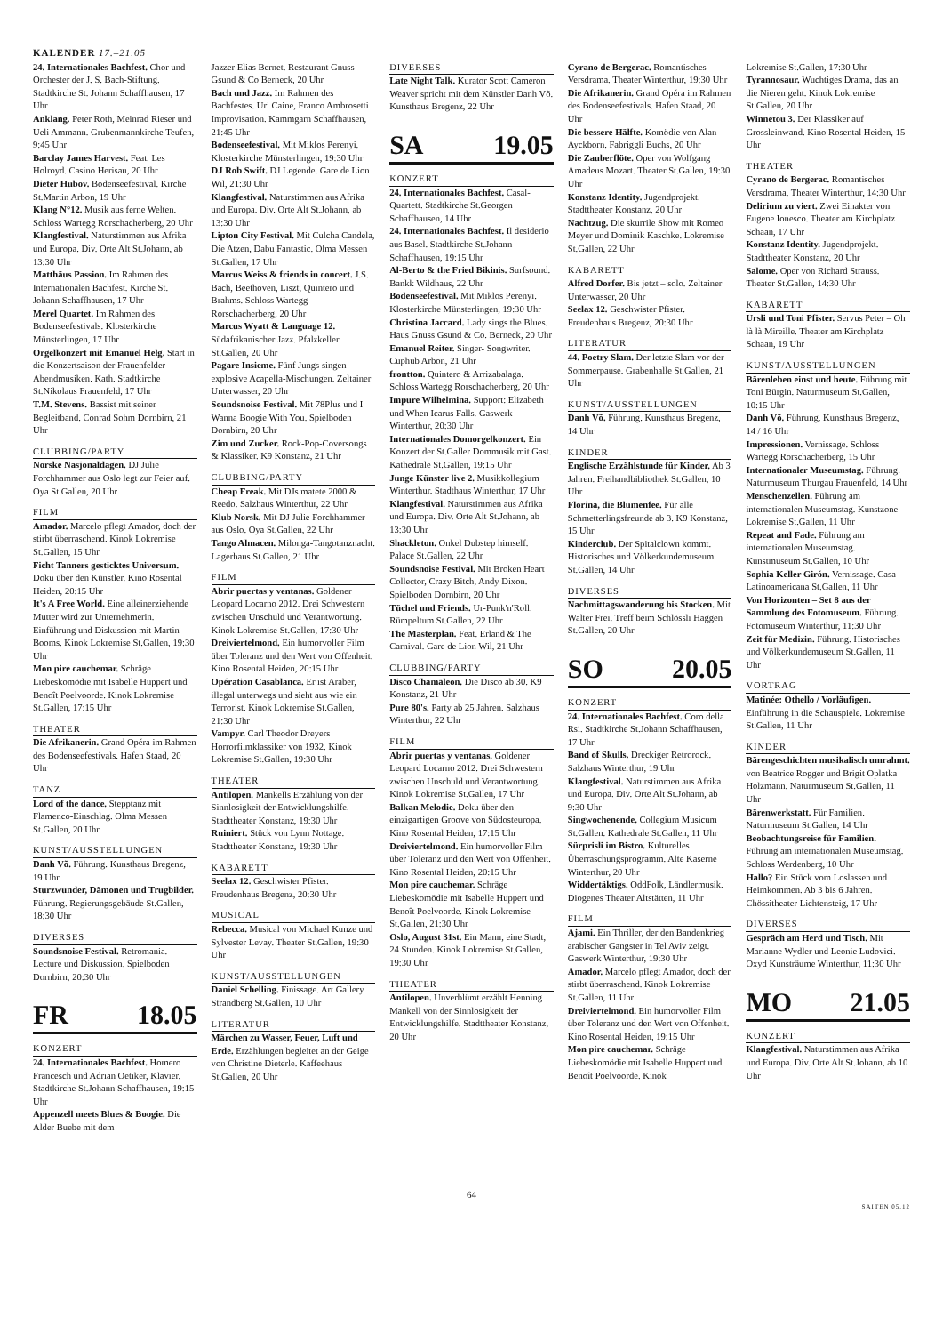KALENDER 17.–21.05
24. Internationales Bachfest. Chor und Orchester der J. S. Bach-Stiftung. Stadtkirche St. Johann Schaffhausen, 17 Uhr
Anklang. Peter Roth, Meinrad Rieser und Ueli Ammann. Grubenmannkirche Teufen, 9:45 Uhr
Barclay James Harvest. Feat. Les Holroyd. Casino Herisau, 20 Uhr
Dieter Hubov. Bodenseefestival. Kirche St.Martin Arbon, 19 Uhr
Klang N°12. Musik aus ferne Welten. Schloss Wartegg Rorschacherberg, 20 Uhr
Klangfestival. Naturstimmen aus Afrika und Europa. Div. Orte Alt St.Johann, ab 13:30 Uhr
Matthäus Passion. Im Rahmen des Internationalen Bachfest. Kirche St. Johann Schaffhausen, 17 Uhr
Merel Quartet. Im Rahmen des Bodenseefestivals. Klosterkirche Münsterlingen, 17 Uhr
Orgelkonzert mit Emanuel Helg. Start in die Konzertsaison der Frauenfelder Abendmusiken. Kath. Stadtkirche St.Nikolaus Frauenfeld, 17 Uhr
T.M. Stevens. Bassist mit seiner Begleitband. Conrad Sohm Dornbirn, 21 Uhr
CLUBBING/PARTY
Norske Nasjonaldagen. DJ Julie Forchhammer aus Oslo legt zur Feier auf. Oya St.Gallen, 20 Uhr
FILM
Amador. Marcelo pflegt Amador, doch der stirbt überraschend. Kinok Lokremise St.Gallen, 15 Uhr
Ficht Tanners gesticktes Universum. Doku über den Künstler. Kino Rosental Heiden, 20:15 Uhr
It's A Free World. Eine alleinerziehende Mutter wird zur Unternehmerin. Einführung und Diskussion mit Martin Booms. Kinok Lokremise St.Gallen, 19:30 Uhr
Mon pire cauchemar. Schräge Liebeskomödie mit Isabelle Huppert und Benoît Poelvoorde. Kinok Lokremise St.Gallen, 17:15 Uhr
THEATER
Die Afrikanerin. Grand Opéra im Rahmen des Bodenseefestivals. Hafen Staad, 20 Uhr
TANZ
Lord of the dance. Stepptanz mit Flamenco-Einschlag. Olma Messen St.Gallen, 20 Uhr
KUNST/AUSSTELLUNGEN
Danh Võ. Führung. Kunsthaus Bregenz, 19 Uhr
Sturzwunder, Dämonen und Trugbilder. Führung. Regierungsgebäude St.Gallen, 18:30 Uhr
DIVERSES
Soundsnoise Festival. Retromania. Lecture und Diskussion. Spielboden Dornbirn, 20:30 Uhr
FR 18.05
KONZERT
24. Internationales Bachfest. Homero Francesch und Adrian Oetiker, Klavier. Stadtkirche St.Johann Schaffhausen, 19:15 Uhr
Appenzell meets Blues & Boogie. Die Alder Buebe mit dem
Jazzer Elias Bernet. Restaurant Gnuss Gsund & Co Berneck, 20 Uhr
Bach und Jazz. Im Rahmen des Bachfestes. Uri Caine, Franco Ambrosetti Improvisation. Kammgarn Schaffhausen, 21:45 Uhr
Bodenseefestival. Mit Miklos Perenyi. Klosterkirche Münsterlingen, 19:30 Uhr
DJ Rob Swift. DJ Legende. Gare de Lion Wil, 21:30 Uhr
Klangfestival. Naturstimmen aus Afrika und Europa. Div. Orte Alt St.Johann, ab 13:30 Uhr
Lipton City Festival. Mit Culcha Candela, Die Atzen, Dabu Fantastic. Olma Messen St.Gallen, 17 Uhr
Marcus Weiss & friends in concert. J.S. Bach, Beethoven, Liszt, Quintero und Brahms. Schloss Wartegg Rorschacherberg, 20 Uhr
Marcus Wyatt & Language 12. Südafrikanischer Jazz. Pfalzkeller St.Gallen, 20 Uhr
Pagare Insieme. Fünf Jungs singen explosive Acapella-Mischungen. Zeltainer Unterwasser, 20 Uhr
Soundsnoise Festival. Mit 78Plus und I Wanna Boogie With You. Spielboden Dornbirn, 20 Uhr
Zim und Zucker. Rock-Pop-Coversongs & Klassiker. K9 Konstanz, 21 Uhr
CLUBBING/PARTY
Cheap Freak. Mit DJs matete 2000 & Reedo. Salzhaus Winterthur, 22 Uhr
Klub Norsk. Mit DJ Julie Forchhammer aus Oslo. Oya St.Gallen, 22 Uhr
Tango Almacen. Milonga-Tangotanznacht. Lagerhaus St.Gallen, 21 Uhr
FILM
Abrir puertas y ventanas. Goldener Leopard Locarno 2012. Drei Schwestern zwischen Unschuld und Verantwortung. Kinok Lokremise St.Gallen, 17:30 Uhr
Dreiviertelmond. Ein humorvoller Film über Toleranz und den Wert von Offenheit. Kino Rosental Heiden, 20:15 Uhr
Opération Casablanca. Er ist Araber, illegal unterwegs und sieht aus wie ein Terrorist. Kinok Lokremise St.Gallen, 21:30 Uhr
Vampyr. Carl Theodor Dreyers Horrorfilmklassiker von 1932. Kinok Lokremise St.Gallen, 19:30 Uhr
THEATER
Antilopen. Mankells Erzählung von der Sinnlosigkeit der Entwicklungshilfe. Stadttheater Konstanz, 19:30 Uhr
Ruiniert. Stück von Lynn Nottage. Stadttheater Konstanz, 19:30 Uhr
KABARETT
Seelax 12. Geschwister Pfister. Freudenhaus Bregenz, 20:30 Uhr
MUSICAL
Rebecca. Musical von Michael Kunze und Sylvester Levay. Theater St.Gallen, 19:30 Uhr
KUNST/AUSSTELLUNGEN
Daniel Schelling. Finissage. Art Gallery Strandberg St.Gallen, 10 Uhr
LITERATUR
Märchen zu Wasser, Feuer, Luft und Erde. Erzählungen begleitet an der Geige von Christine Dieterle. Kaffeehaus St.Gallen, 20 Uhr
DIVERSES
Late Night Talk. Kurator Scott Cameron Weaver spricht mit dem Künstler Danh Võ. Kunsthaus Bregenz, 22 Uhr
SA 19.05
KONZERT
24. Internationales Bachfest. Casal-Quartett. Stadtkirche St.Georgen Schaffhausen, 14 Uhr
24. Internationales Bachfest. Il desiderio aus Basel. Stadtkirche St.Johann Schaffhausen, 19:15 Uhr
Al-Berto & the Fried Bikinis. Surfsound. Bankk Wildhaus, 22 Uhr
Bodenseefestival. Mit Miklos Perenyi. Klosterkirche Münsterlingen, 19:30 Uhr
Christina Jaccard. Lady sings the Blues. Haus Gnuss Gsund & Co. Berneck, 20 Uhr
Emanuel Reiter. Singer- Songwriter. Cuphub Arbon, 21 Uhr
frontton. Quintero & Arrizabalaga. Schloss Wartegg Rorschacherberg, 20 Uhr
Impure Wilhelmina. Support: Elizabeth und When Icarus Falls. Gaswerk Winterthur, 20:30 Uhr
Internationales Domorgelkonzert. Ein Konzert der St.Galler Dommusik mit Gast. Kathedrale St.Gallen, 19:15 Uhr
Junge Künster live 2. Musikkollegium Winterthur. Stadthaus Winterthur, 17 Uhr
Klangfestival. Naturstimmen aus Afrika und Europa. Div. Orte Alt St.Johann, ab 13:30 Uhr
Shackleton. Onkel Dubstep himself. Palace St.Gallen, 22 Uhr
Soundsnoise Festival. Mit Broken Heart Collector, Crazy Bitch, Andy Dixon. Spielboden Dornbirn, 20 Uhr
Tüchel und Friends. Ur-Punk'n'Roll. Rümpeltum St.Gallen, 22 Uhr
The Masterplan. Feat. Erland & The Carnival. Gare de Lion Wil, 21 Uhr
CLUBBING/PARTY
Disco Chamäleon. Die Disco ab 30. K9 Konstanz, 21 Uhr
Pure 80's. Party ab 25 Jahren. Salzhaus Winterthur, 22 Uhr
FILM
Abrir puertas y ventanas. Goldener Leopard Locarno 2012. Drei Schwestern zwischen Unschuld und Verantwortung. Kinok Lokremise St.Gallen, 17 Uhr
Balkan Melodie. Doku über den einzigartigen Groove von Südosteuropa. Kino Rosental Heiden, 17:15 Uhr
Dreiviertelmond. Ein humorvoller Film über Toleranz und den Wert von Offenheit. Kino Rosental Heiden, 20:15 Uhr
Mon pire cauchemar. Schräge Liebeskomödie mit Isabelle Huppert und Benoît Poelvoorde. Kinok Lokremise St.Gallen, 21:30 Uhr
Oslo, August 31st. Ein Mann, eine Stadt, 24 Stunden. Kinok Lokremise St.Gallen, 19:30 Uhr
THEATER
Antilopen. Unverblümt erzählt Henning Mankell von der Sinnlosigkeit der Entwicklungshilfe. Stadttheater Konstanz, 20 Uhr
Cyrano de Bergerac. Romantisches Versdrama. Theater Winterthur, 19:30 Uhr
Die Afrikanerin. Grand Opéra im Rahmen des Bodenseefestivals. Hafen Staad, 20 Uhr
Die bessere Hälfte. Komödie von Alan Ayckborn. Fabriggli Buchs, 20 Uhr
Die Zauberflöte. Oper von Wolfgang Amadeus Mozart. Theater St.Gallen, 19:30 Uhr
Konstanz Identity. Jugendprojekt. Stadttheater Konstanz, 20 Uhr
Nachtzug. Die skurrile Show mit Romeo Meyer und Dominik Kaschke. Lokremise St.Gallen, 22 Uhr
KABARETT
Alfred Dorfer. Bis jetzt – solo. Zeltainer Unterwasser, 20 Uhr
Seelax 12. Geschwister Pfister. Freudenhaus Bregenz, 20:30 Uhr
LITERATUR
44. Poetry Slam. Der letzte Slam vor der Sommerpause. Grabenhalle St.Gallen, 21 Uhr
KUNST/AUSSTELLUNGEN
Danh Võ. Führung. Kunsthaus Bregenz, 14 Uhr
KINDER
Englische Erzählstunde für Kinder. Ab 3 Jahren. Freihandbibliothek St.Gallen, 10 Uhr
Florina, die Blumenfee. Für alle Schmetterlingsfreunde ab 3. K9 Konstanz, 15 Uhr
Kinderclub. Der Spitalclown kommt. Historisches und Völkerkundemuseum St.Gallen, 14 Uhr
DIVERSES
Nachmittagswanderung bis Stocken. Mit Walter Frei. Treff beim Schlössli Haggen St.Gallen, 20 Uhr
SO 20.05
KONZERT
24. Internationales Bachfest. Coro della Rsi. Stadtkirche St.Johann Schaffhausen, 17 Uhr
Band of Skulls. Dreckiger Retrorock. Salzhaus Winterthur, 19 Uhr
Klangfestival. Naturstimmen aus Afrika und Europa. Div. Orte Alt St.Johann, ab 9:30 Uhr
Singwochenende. Collegium Musicum St.Gallen. Kathedrale St.Gallen, 11 Uhr
Sürprisli im Bistro. Kulturelles Überraschungsprogramm. Alte Kaserne Winterthur, 20 Uhr
Widdertäktigs. OddFolk, Ländlermusik. Diogenes Theater Altstätten, 11 Uhr
FILM
Ajami. Ein Thriller, der den Bandenkrieg arabischer Gangster in Tel Aviv zeigt. Gaswerk Winterthur, 19:30 Uhr
Amador. Marcelo pflegt Amador, doch der stirbt überraschend. Kinok Lokremise St.Gallen, 11 Uhr
Dreiviertelmond. Ein humorvoller Film über Toleranz und den Wert von Offenheit. Kino Rosental Heiden, 19:15 Uhr
Mon pire cauchemar. Schräge Liebeskomödie mit Isabelle Huppert und Benoît Poelvoorde. Kinok
Lokremise St.Gallen, 17:30 Uhr
Tyrannosaur. Wuchtiges Drama, das an die Nieren geht. Kinok Lokremise St.Gallen, 20 Uhr
Winnetou 3. Der Klassiker auf Grossleinwand. Kino Rosental Heiden, 15 Uhr
THEATER
Cyrano de Bergerac. Romantisches Versdrama. Theater Winterthur, 14:30 Uhr
Delirium zu viert. Zwei Einakter von Eugene Ionesco. Theater am Kirchplatz Schaan, 17 Uhr
Konstanz Identity. Jugendprojekt. Stadttheater Konstanz, 20 Uhr
Salome. Oper von Richard Strauss. Theater St.Gallen, 14:30 Uhr
KABARETT
Ursli und Toni Pfister. Servus Peter – Oh là là Mireille. Theater am Kirchplatz Schaan, 19 Uhr
KUNST/AUSSTELLUNGEN
Bärenleben einst und heute. Führung mit Toni Bürgin. Naturmuseum St.Gallen, 10:15 Uhr
Danh Võ. Führung. Kunsthaus Bregenz, 14 / 16 Uhr
Impressionen. Vernissage. Schloss Wartegg Rorschacherberg, 15 Uhr
Internationaler Museumstag. Führung. Naturmuseum Thurgau Frauenfeld, 14 Uhr
Menschenzellen. Führung am internationalen Museumstag. Kunstzone Lokremise St.Gallen, 11 Uhr
Repeat and Fade. Führung am internationalen Museumstag. Kunstmuseum St.Gallen, 10 Uhr
Sophia Keller Girón. Vernissage. Casa Latinoamericana St.Gallen, 11 Uhr
Von Horizonten – Set 8 aus der Sammlung des Fotomuseum. Führung. Fotomuseum Winterthur, 11:30 Uhr
Zeit für Medizin. Führung. Historisches und Völkerkundemuseum St.Gallen, 11 Uhr
VORTRAG
Matinée: Othello / Vorläufigen. Einführung in die Schauspiele. Lokremise St.Gallen, 11 Uhr
KINDER
Bärengeschichten musikalisch umrahmt. von Beatrice Rogger und Brigit Oplatka Holzmann. Naturmuseum St.Gallen, 11 Uhr
Bärenwerkstatt. Für Familien. Naturmuseum St.Gallen, 14 Uhr
Beobachtungsreise für Familien. Führung am internationalen Museumstag. Schloss Werdenberg, 10 Uhr
Hallo? Ein Stück vom Loslassen und Heimkommen. Ab 3 bis 6 Jahren. Chössitheater Lichtensteig, 17 Uhr
DIVERSES
Gespräch am Herd und Tisch. Mit Marianne Wydler und Leonie Ludovici. Oxyd Kunsträume Winterthur, 11:30 Uhr
MO 21.05
KONZERT
Klangfestival. Naturstimmen aus Afrika und Europa. Div. Orte Alt St.Johann, ab 10 Uhr
64
SAITEN 05.12